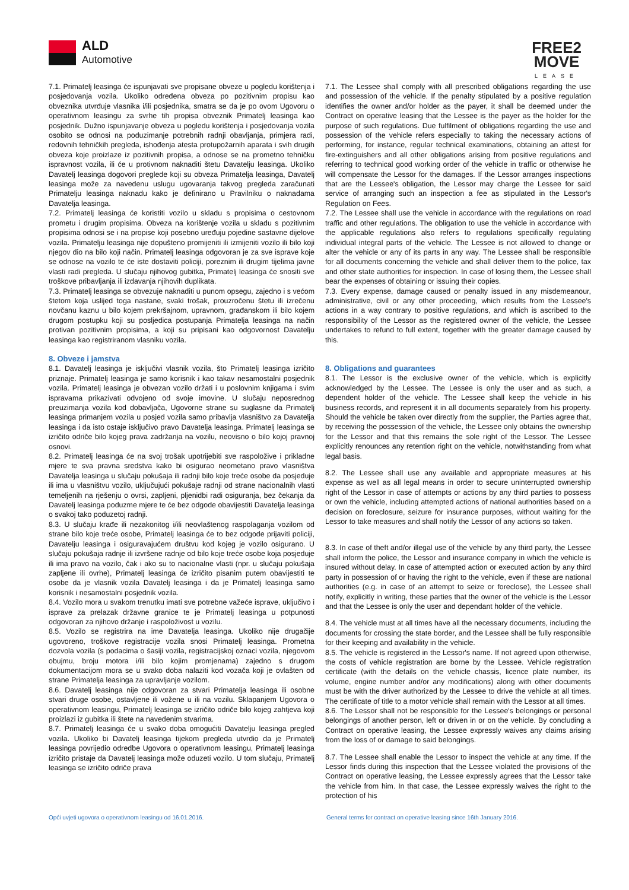ALD
Automotive
FREE2
MOVE
LEASE
7.1. Primatelj leasinga će ispunjavati sve propisane obveze u pogledu korištenja i posjedovanja vozila. Ukoliko određena obveza po pozitivnim propisu kao obveznika utvrđuje vlasnika i/ili posjednika, smatra se da je po ovom Ugovoru o operativnom leasingu za svrhe tih propisa obveznik Primatelj leasinga kao posjednik. Dužno ispunjavanje obveza u pogledu korištenja i posjedovanja vozila osobito se odnosi na poduzimanje potrebnih radnji obavljanja, primjera radi, redovnih tehničkih pregleda, ishođenja atesta protupožarnih aparata i svih drugih obveza koje proizlaze iz pozitivnih propisa, a odnose se na prometno tehničku ispravnost vozila, ili će u protivnom naknaditi štetu Davatelju leasinga. Ukoliko Davatelj leasinga dogovori preglede koji su obveza Primatelja leasinga, Davatelj leasinga može za navedenu uslugu ugovaranja takvog pregleda zaračunati Primatelju leasinga naknadu kako je definirano u Pravilniku o naknadama Davatelja leasinga.
7.2. Primatelj leasinga će koristiti vozilo u skladu s propisima o cestovnom prometu i drugim propisima. Obveza na korištenje vozila u skladu s pozitivnim propisima odnosi se i na propise koji posebno uređuju pojedine sastavne dijelove vozila. Primatelju leasinga nije dopušteno promijeniti ili izmijeniti vozilo ili bilo koji njegov dio na bilo koji način. Primatelj leasinga odgovoran je za sve isprave koje se odnose na vozilo te će iste dostaviti policiji, poreznim ili drugim tijelima javne vlasti radi pregleda. U slučaju njihovog gubitka, Primatelj leasinga će snositi sve troškove pribavljanja ili izdavanja njihovih duplikata.
7.3. Primatelj leasinga se obvezuje naknaditi u punom opsegu, zajedno i s većom štetom koja uslijed toga nastane, svaki trošak, prouzročenu štetu ili izrečenu novčanu kaznu u bilo kojem prekršajnom, upravnom, građanskom ili bilo kojem drugom postupku koji su posljedica postupanja Primatelja leasinga na način protivan pozitivnim propisima, a koji su pripisani kao odgovornost Davatelju leasinga kao registriranom vlasniku vozila.
8. Obveze i jamstva
8.1. Davatelj leasinga je isključivi vlasnik vozila, što Primatelj leasinga izričito priznaje. Primatelj leasinga je samo korisnik i kao takav nesamostalni posjednik vozila. Primatelj leasinga je obvezan vozilo držati i u poslovnim knjigama i svim ispravama prikazivati odvojeno od svoje imovine. U slučaju neposrednog preuzimanja vozila kod dobavljača, Ugovorne strane su suglasne da Primatelj leasinga primanjem vozila u posjed vozila samo pribavlja vlasništvo za Davatelja leasinga i da isto ostaje isključivo pravo Davatelja leasinga. Primatelj leasinga se izričito odriče bilo kojeg prava zadržanja na vozilu, neovisno o bilo kojoj pravnoj osnovi.
8.2. Primatelj leasinga će na svoj trošak upotrijebiti sve raspoložive i prikladne mjere te sva pravna sredstva kako bi osigurao neometano pravo vlasništva Davatelja leasinga u slučaju pokušaja ili radnji bilo koje treće osobe da posjeduje ili ima u vlasništvu vozilo, uključujući pokušaje radnji od strane nacionalnih vlasti temeljenih na rješenju o ovrsi, zapljeni, pljenidbi radi osiguranja, bez čekanja da Davatelj leasinga poduzme mjere te će bez odgode obavijestiti Davatelja leasinga o svakoj tako poduzetoj radnji.
8.3. U slučaju krađe ili nezakonitog i/ili neovlaštenog raspolaganja vozilom od strane bilo koje treće osobe, Primatelj leasinga će to bez odgode prijaviti policiji, Davatelju leasinga i osiguravajućem društvu kod kojeg je vozilo osigurano. U slučaju pokušaja radnje ili izvršene radnje od bilo koje treće osobe koja posjeduje ili ima pravo na vozilo, čak i ako su to nacionalne vlasti (npr. u slučaju pokušaja zapljene ili ovrhe), Primatelj leasinga će izričito pisanim putem obavijestiti te osobe da je vlasnik vozila Davatelj leasinga i da je Primatelj leasinga samo korisnik i nesamostalni posjednik vozila.
8.4. Vozilo mora u svakom trenutku imati sve potrebne važeće isprave, uključivo i isprave za prelazak državne granice te je Primatelj leasinga u potpunosti odgovoran za njihovo držanje i raspoloživost u vozilu.
8.5. Vozilo se registrira na ime Davatelja leasinga. Ukoliko nije drugačije ugovoreno, troškove registracije vozila snosi Primatelj leasinga. Prometna dozvola vozila (s podacima o šasiji vozila, registracijskoj oznaci vozila, njegovom obujmu, broju motora i/ili bilo kojim promjenama) zajedno s drugom dokumentacijom mora se u svako doba nalaziti kod vozača koji je ovlašten od strane Primatelja leasinga za upravljanje vozilom.
8.6. Davatelj leasinga nije odgovoran za stvari Primatelja leasinga ili osobne stvari druge osobe, ostavljene ili vožene u ili na vozilu. Sklapanjem Ugovora o operativnom leasingu, Primatelj leasinga se izričito odriče bilo kojeg zahtjeva koji proizlazi iz gubitka ili štete na navedenim stvarima.
8.7. Primatelj leasinga će u svako doba omogućiti Davatelju leasinga pregled vozila. Ukoliko bi Davatelj leasinga tijekom pregleda utvrdio da je Primatelj leasinga povrijedio odredbe Ugovora o operativnom leasingu, Primatelj leasinga izričito pristaje da Davatelj leasinga može oduzeti vozilo. U tom slučaju, Primatelj leasinga se izričito odriče prava
7.1. The Lessee shall comply with all prescribed obligations regarding the use and possession of the vehicle. If the penalty stipulated by a positive regulation identifies the owner and/or holder as the payer, it shall be deemed under the Contract on operative leasing that the Lessee is the payer as the holder for the purpose of such regulations. Due fulfilment of obligations regarding the use and possession of the vehicle refers especially to taking the necessary actions of performing, for instance, regular technical examinations, obtaining an attest for fire-extinguishers and all other obligations arising from positive regulations and referring to technical good working order of the vehicle in traffic or otherwise he will compensate the Lessor for the damages. If the Lessor arranges inspections that are the Lessee's obligation, the Lessor may charge the Lessee for said service of arranging such an inspection a fee as stipulated in the Lessor's Regulation on Fees.
7.2. The Lessee shall use the vehicle in accordance with the regulations on road traffic and other regulations. The obligation to use the vehicle in accordance with the applicable regulations also refers to regulations specifically regulating individual integral parts of the vehicle. The Lessee is not allowed to change or alter the vehicle or any of its parts in any way. The Lessee shall be responsible for all documents concerning the vehicle and shall deliver them to the police, tax and other state authorities for inspection. In case of losing them, the Lessee shall bear the expenses of obtaining or issuing their copies.
7.3. Every expense, damage caused or penalty issued in any misdemeanour, administrative, civil or any other proceeding, which results from the Lessee's actions in a way contrary to positive regulations, and which is ascribed to the responsibility of the Lessor as the registered owner of the vehicle, the Lessee undertakes to refund to full extent, together with the greater damage caused by this.
8. Obligations and guarantees
8.1. The Lessor is the exclusive owner of the vehicle, which is explicitly acknowledged by the Lessee. The Lessee is only the user and as such, a dependent holder of the vehicle. The Lessee shall keep the vehicle in his business records, and represent it in all documents separately from his property. Should the vehicle be taken over directly from the supplier, the Parties agree that, by receiving the possession of the vehicle, the Lessee only obtains the ownership for the Lessor and that this remains the sole right of the Lessor. The Lessee explicitly renounces any retention right on the vehicle, notwithstanding from what legal basis.
8.2. The Lessee shall use any available and appropriate measures at his expense as well as all legal means in order to secure uninterrupted ownership right of the Lessor in case of attempts or actions by any third parties to possess or own the vehicle, including attempted actions of national authorities based on a decision on foreclosure, seizure for insurance purposes, without waiting for the Lessor to take measures and shall notify the Lessor of any actions so taken.
8.3. In case of theft and/or illegal use of the vehicle by any third party, the Lessee shall inform the police, the Lessor and insurance company in which the vehicle is insured without delay. In case of attempted action or executed action by any third party in possession of or having the right to the vehicle, even if these are national authorities (e.g. in case of an attempt to seize or foreclose), the Lessee shall notify, explicitly in writing, these parties that the owner of the vehicle is the Lessor and that the Lessee is only the user and dependant holder of the vehicle.
8.4. The vehicle must at all times have all the necessary documents, including the documents for crossing the state border, and the Lessee shall be fully responsible for their keeping and availability in the vehicle.
8.5. The vehicle is registered in the Lessor's name. If not agreed upon otherwise, the costs of vehicle registration are borne by the Lessee. Vehicle registration certificate (with the details on the vehicle chassis, licence plate number, its volume, engine number and/or any modifications) along with other documents must be with the driver authorized by the Lessee to drive the vehicle at all times. The certificate of title to a motor vehicle shall remain with the Lessor at all times.
8.6. The Lessor shall not be responsible for the Lessee's belongings or personal belongings of another person, left or driven in or on the vehicle. By concluding a Contract on operative leasing, the Lessee expressly waives any claims arising from the loss of or damage to said belongings.
8.7. The Lessee shall enable the Lessor to inspect the vehicle at any time. If the Lessor finds during this inspection that the Lessee violated the provisions of the Contract on operative leasing, the Lessee expressly agrees that the Lessor take the vehicle from him. In that case, the Lessee expressly waives the right to the protection of his
Opći uvjeti ugovora o operativnom leasingu od 16.01.2016.
General terms for contract on operative leasing since 16th January 2016.